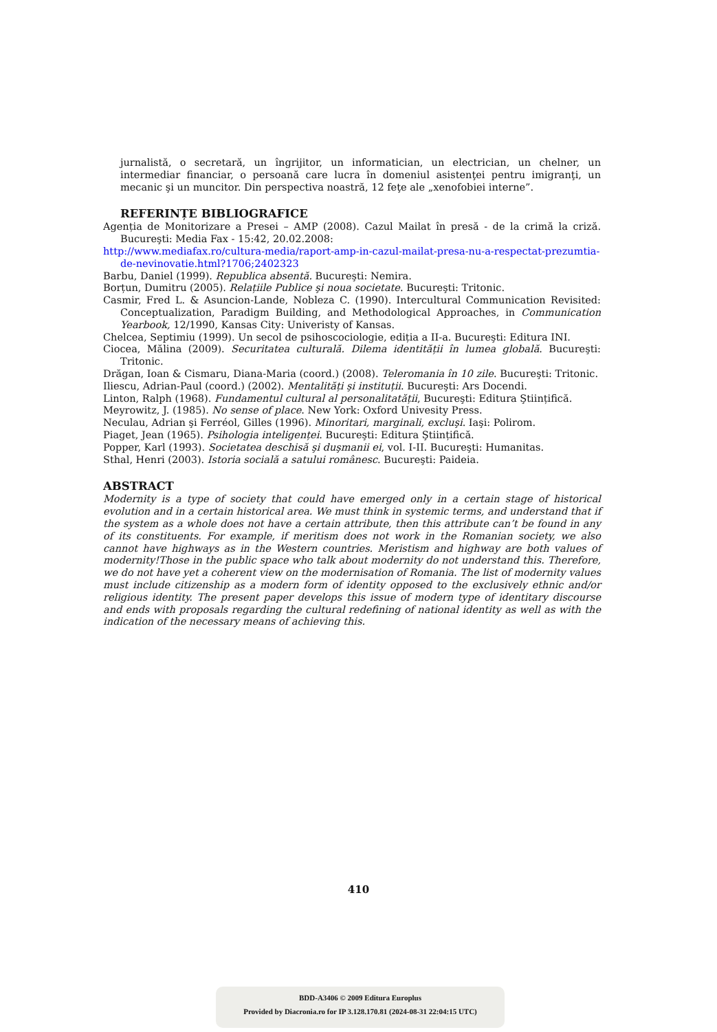jurnalistă, o secretară, un îngrijitor, un informatician, un electrician, un chelner, un intermediar financiar, o persoană care lucra în domeniul asistenţei pentru imigranţi, un mecanic şi un muncitor. Din perspectiva noastră, 12 feţe ale „xenofobiei interne”.
REFERINȚE BIBLIOGRAFICE
Agenția de Monitorizare a Presei – AMP (2008). Cazul Mailat în presă - de la crimă la criză. Bucureşti: Media Fax - 15:42, 20.02.2008:
http://www.mediafax.ro/cultura-media/raport-amp-in-cazul-mailat-presa-nu-a-respectat-prezumtia-de-nevinovatie.html?1706;2402323
Barbu, Daniel (1999). Republica absentă. Bucureşti: Nemira.
Borțun, Dumitru (2005). Relațiile Publice şi noua societate. Bucureşti: Tritonic.
Casmir, Fred L. & Asuncion-Lande, Nobleza C. (1990). Intercultural Communication Revisited: Conceptualization, Paradigm Building, and Methodological Approaches, in Communication Yearbook, 12/1990, Kansas City: Univeristy of Kansas.
Chelcea, Septimiu (1999). Un secol de psihoscociologie, ediția a II-a. Bucureşti: Editura INI.
Ciocea, Mălina (2009). Securitatea culturală. Dilema identității în lumea globală. Bucureşti: Tritonic.
Drăgan, Ioan & Cismaru, Diana-Maria (coord.) (2008). Teleromania în 10 zile. Bucureşti: Tritonic.
Iliescu, Adrian-Paul (coord.) (2002). Mentalități şi instituții. Bucureşti: Ars Docendi.
Linton, Ralph (1968). Fundamentul cultural al personalitatății, Bucureşti: Editura Ştiințifică.
Meyrowitz, J. (1985). No sense of place. New York: Oxford Univesity Press.
Neculau, Adrian şi Ferréol, Gilles (1996). Minoritari, marginali, excluşi. Iaşi: Polirom.
Piaget, Jean (1965). Psihologia inteligenței. Bucureşti: Editura Ştiințifică.
Popper, Karl (1993). Societatea deschisă şi duşmanii ei, vol. I-II. Bucureşti: Humanitas.
Sthal, Henri (2003). Istoria socială a satului românesc. Bucureşti: Paideia.
ABSTRACT
Modernity is a type of society that could have emerged only in a certain stage of historical evolution and in a certain historical area. We must think in systemic terms, and understand that if the system as a whole does not have a certain attribute, then this attribute can’t be found in any of its constituents. For example, if meritism does not work in the Romanian society, we also cannot have highways as in the Western countries. Meristism and highway are both values of modernity!Those in the public space who talk about modernity do not understand this. Therefore, we do not have yet a coherent view on the modernisation of Romania. The list of modernity values must include citizenship as a modern form of identity opposed to the exclusively ethnic and/or religious identity. The present paper develops this issue of modern type of identitary discourse and ends with proposals regarding the cultural redefining of national identity as well as with the indication of the necessary means of achieving this.
410
BDD-A3406 © 2009 Editura Europlus
Provided by Diacronia.ro for IP 3.128.170.81 (2024-08-31 22:04:15 UTC)